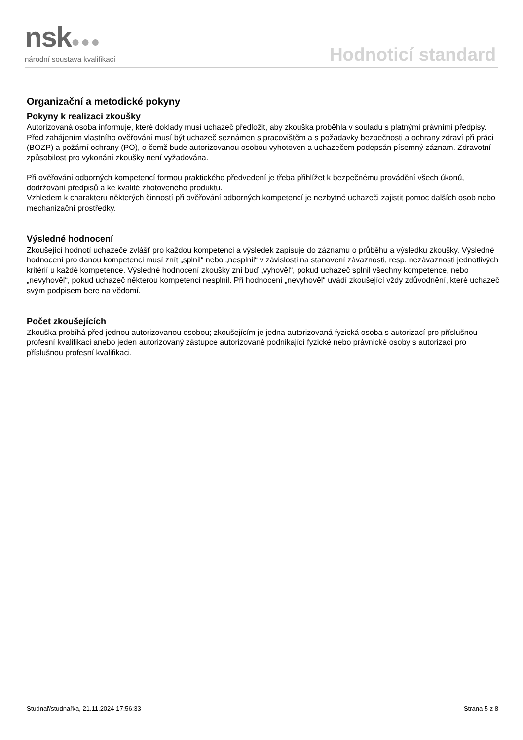nsk●●●
národní soustava kvalifikací
Hodnoticí standard
Organizační a metodické pokyny
Pokyny k realizaci zkoušky
Autorizovaná osoba informuje, které doklady musí uchazeč předložit, aby zkouška proběhla v souladu s platnými právními předpisy.
Před zahájením vlastního ověřování musí být uchazeč seznámen s pracovištěm a s požadavky bezpečnosti a ochrany zdraví při práci (BOZP) a požární ochrany (PO), o čemž bude autorizovanou osobou vyhotoven a uchazečem podepsán písemný záznam. Zdravotní způsobilost pro vykonání zkoušky není vyžadována.
Při ověřování odborných kompetencí formou praktického předvedení je třeba přihlížet k bezpečnému provádění všech úkonů, dodržování předpisů a ke kvalitě zhotoveného produktu.
Vzhledem k charakteru některých činností při ověřování odborných kompetencí je nezbytné uchazeči zajistit pomoc dalších osob nebo mechanizační prostředky.
Výsledné hodnocení
Zkoušející hodnotí uchazeče zvlášť pro každou kompetenci a výsledek zapisuje do záznamu o průběhu a výsledku zkoušky. Výsledné hodnocení pro danou kompetenci musí znít „splnil“ nebo „nesplnil“ v závislosti na stanovení závaznosti, resp. nezávaznosti jednotlivých kritérií u každé kompetence. Výsledné hodnocení zkoušky zní buď „vyhověl“, pokud uchazeč splnil všechny kompetence, nebo „nevyhověl“, pokud uchazeč některou kompetenci nesplnil. Při hodnocení „nevyhověl“ uvádí zkoušející vždy zdůvodnění, které uchazeč svým podpisem bere na vědomí.
Počet zkoušejících
Zkouška probíhá před jednou autorizovanou osobou; zkoušejícím je jedna autorizovaná fyzická osoba s autorizací pro příslušnou profesní kvalifikaci anebo jeden autorizovaný zástupce autorizované podnikající fyzické nebo právnické osoby s autorizací pro příslušnou profesní kvalifikaci.
Studnař/studnařka, 21.11.2024 17:56:33 Strana 5 z 8